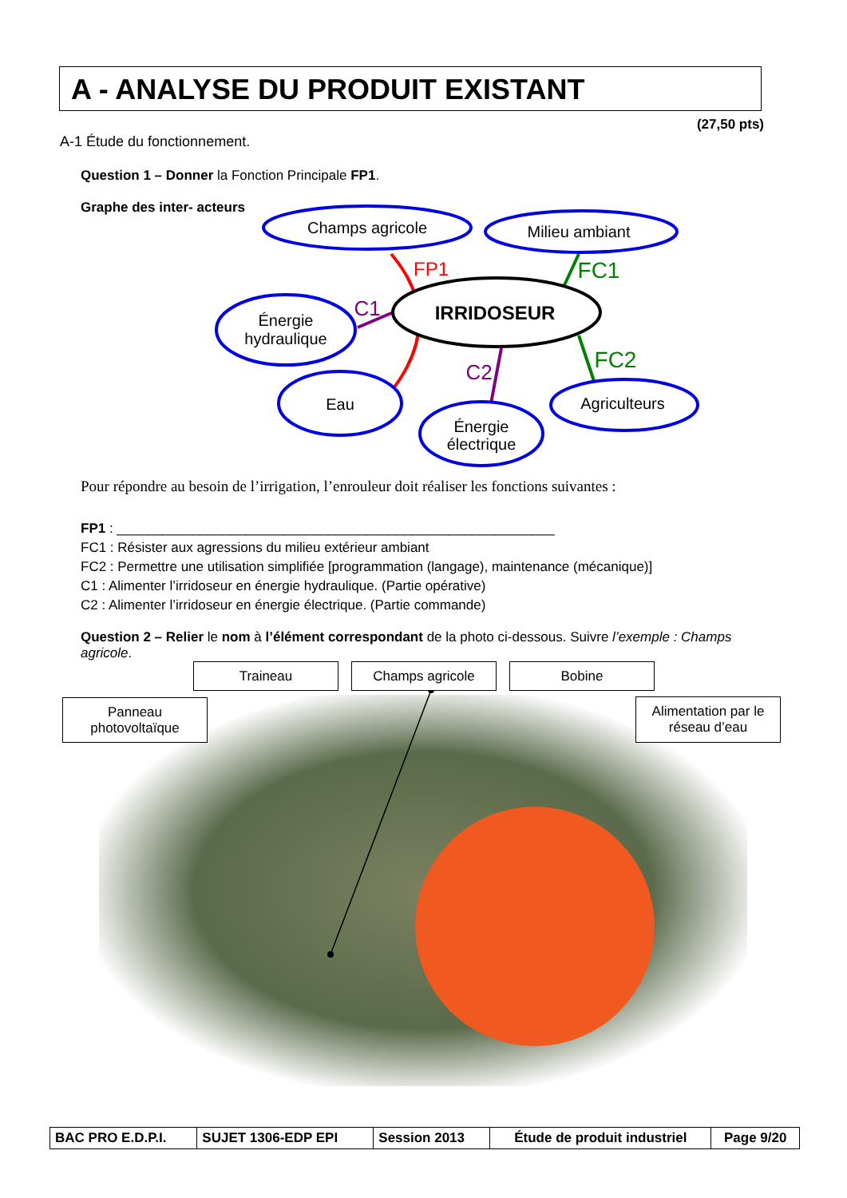A - ANALYSE DU PRODUIT EXISTANT
(27,50 pts)
A-1 Étude du fonctionnement.
Question 1 – Donner la Fonction Principale FP1.
Graphe des inter- acteurs
Champs agricole
Milieu ambiant
Énergie
hydraulique
Eau
Énergie
électrique
Agriculteurs
IRRIDOSEUR
FP1
C1
C2
FC1
FC2
Pour répondre au besoin de l’irrigation, l’enrouleur doit réaliser les fonctions suivantes :
FP1 : __________________________________________________________
FC1 : Résister aux agressions du milieu extérieur ambiant
FC2 : Permettre une utilisation simplifiée [programmation (langage), maintenance (mécanique)]
C1 : Alimenter l’irridoseur en énergie hydraulique. (Partie opérative)
C2 : Alimenter l’irridoseur en énergie électrique. (Partie commande)
Question 2 – Relier le nom à l’élément correspondant de la photo ci-dessous. Suivre l’exemple : Champs agricole.
Traineau Champs agricole Bobine
Panneau
photovoltaïque
Alimentation par le
réseau d’eau
| BAC PRO E.D.P.I. | SUJET 1306-EDP EPI | Session 2013 | Étude de produit industriel | Page 9/20 |